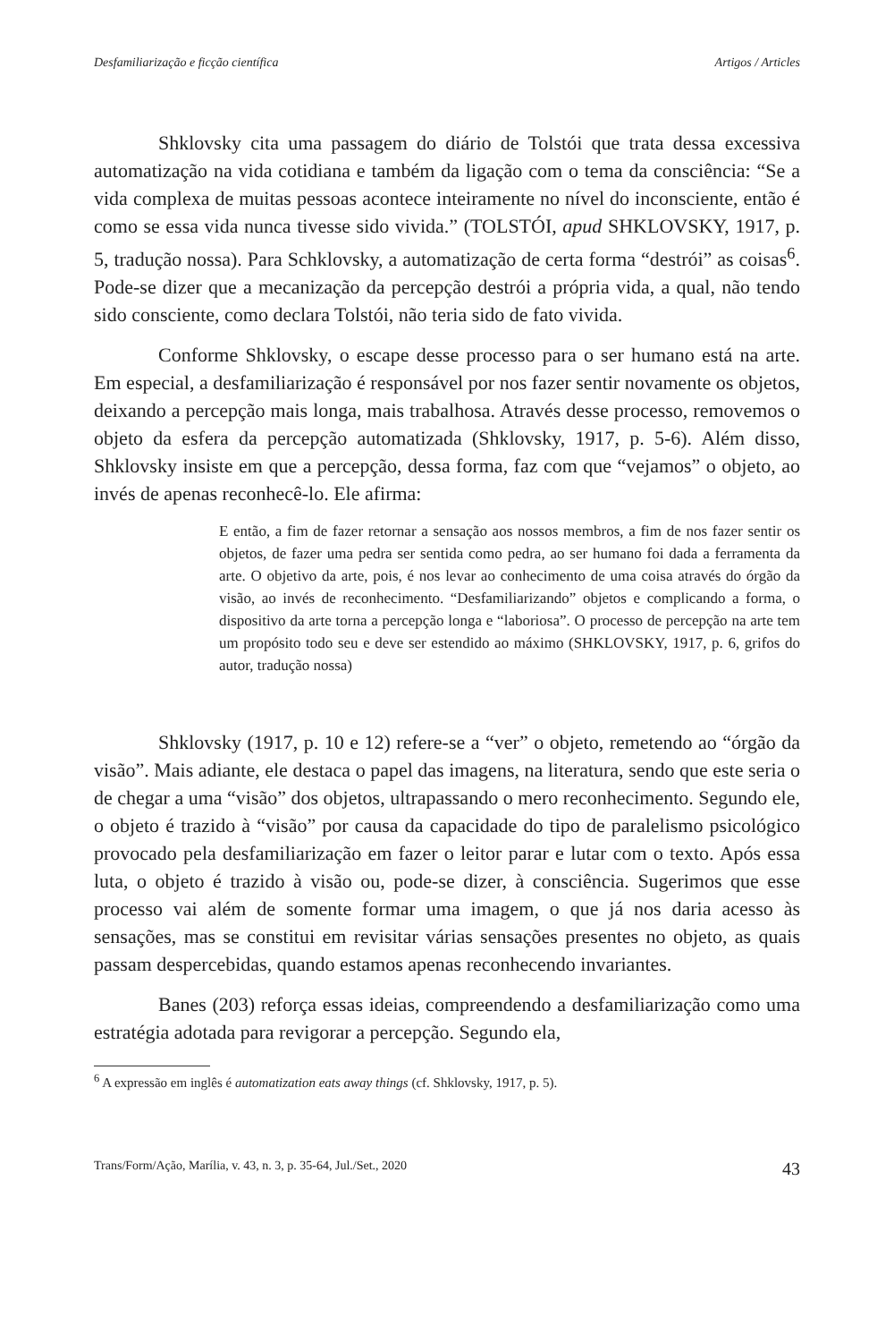Desfamiliarização e ficção científica Artigos / Articles
Shklovsky cita uma passagem do diário de Tolstói que trata dessa excessiva automatização na vida cotidiana e também da ligação com o tema da consciência: “Se a vida complexa de muitas pessoas acontece inteiramente no nível do inconsciente, então é como se essa vida nunca tivesse sido vivida.” (TOLSTÓI, apud SHKLOVSKY, 1917, p. 5, tradução nossa). Para Schklovsky, a automatização de certa forma “destrói” as coisas<sup>6</sup>. Pode-se dizer que a mecanização da percepção destrói a própria vida, a qual, não tendo sido consciente, como declara Tolstói, não teria sido de fato vivida.
Conforme Shklovsky, o escape desse processo para o ser humano está na arte. Em especial, a desfamiliarização é responsável por nos fazer sentir novamente os objetos, deixando a percepção mais longa, mais trabalhosa. Através desse processo, removemos o objeto da esfera da percepção automatizada (Shklovsky, 1917, p. 5-6). Além disso, Shklovsky insiste em que a percepção, dessa forma, faz com que “vejamos” o objeto, ao invés de apenas reconhecê-lo. Ele afirma:
E então, a fim de fazer retornar a sensação aos nossos membros, a fim de nos fazer sentir os objetos, de fazer uma pedra ser sentida como pedra, ao ser humano foi dada a ferramenta da arte. O objetivo da arte, pois, é nos levar ao conhecimento de uma coisa através do órgão da visão, ao invés de reconhecimento. “Desfamiliarizando” objetos e complicando a forma, o dispositivo da arte torna a percepção longa e “laboriosa”. O processo de percepção na arte tem um propósito todo seu e deve ser estendido ao máximo (SHKLOVSKY, 1917, p. 6, grifos do autor, tradução nossa)
Shklovsky (1917, p. 10 e 12) refere-se a “ver” o objeto, remetendo ao “órgão da visão”. Mais adiante, ele destaca o papel das imagens, na literatura, sendo que este seria o de chegar a uma “visão” dos objetos, ultrapassando o mero reconhecimento. Segundo ele, o objeto é trazido à “visão” por causa da capacidade do tipo de paralelismo psicológico provocado pela desfamiliarização em fazer o leitor parar e lutar com o texto. Após essa luta, o objeto é trazido à visão ou, pode-se dizer, à consciência. Sugerimos que esse processo vai além de somente formar uma imagem, o que já nos daria acesso às sensações, mas se constitui em revisitar várias sensações presentes no objeto, as quais passam despercebidas, quando estamos apenas reconhecendo invariantes.
Banes (203) reforça essas ideias, compreendendo a desfamiliarização como uma estratégia adotada para revigorar a percepção. Segundo ela,
<sup>6</sup> A expressão em inglês é automatization eats away things (cf. Shklovsky, 1917, p. 5).
Trans/Form/Ação, Marília, v. 43, n. 3, p. 35-64, Jul./Set., 2020 43